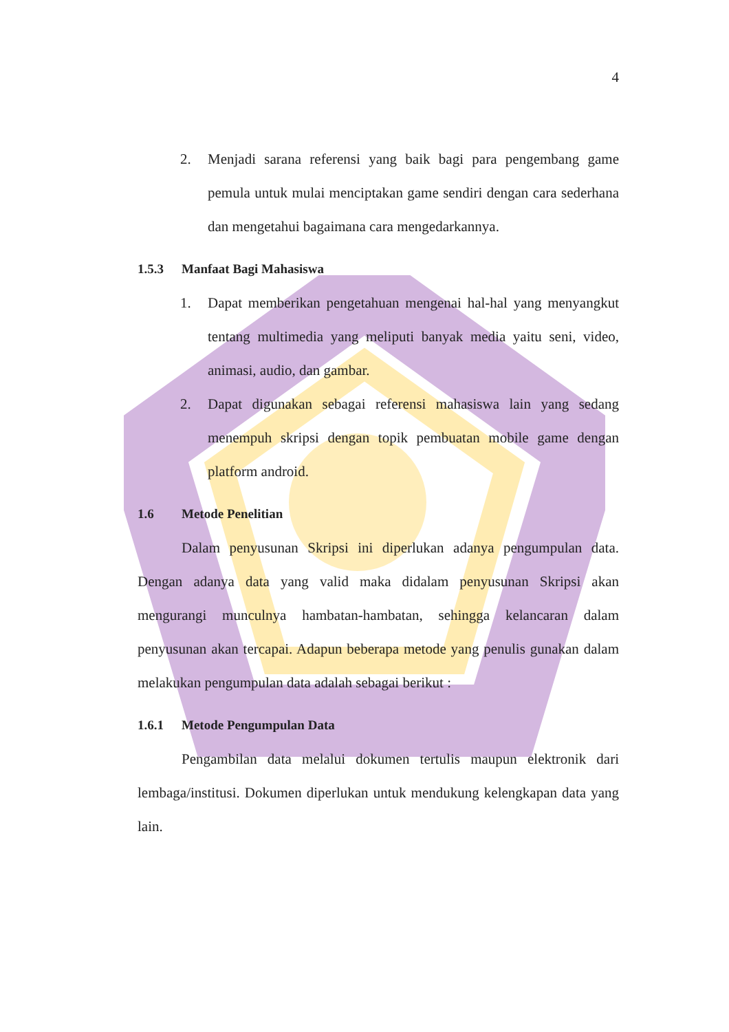4
2. Menjadi sarana referensi yang baik bagi para pengembang game pemula untuk mulai menciptakan game sendiri dengan cara sederhana dan mengetahui bagaimana cara mengedarkannya.
1.5.3 Manfaat Bagi Mahasiswa
1. Dapat memberikan pengetahuan mengenai hal-hal yang menyangkut tentang multimedia yang meliputi banyak media yaitu seni, video, animasi, audio, dan gambar.
2. Dapat digunakan sebagai referensi mahasiswa lain yang sedang menempuh skripsi dengan topik pembuatan mobile game dengan platform android.
1.6 Metode Penelitian
Dalam penyusunan Skripsi ini diperlukan adanya pengumpulan data. Dengan adanya data yang valid maka didalam penyusunan Skripsi akan mengurangi munculnya hambatan-hambatan, sehingga kelancaran dalam penyusunan akan tercapai. Adapun beberapa metode yang penulis gunakan dalam melakukan pengumpulan data adalah sebagai berikut :
1.6.1 Metode Pengumpulan Data
Pengambilan data melalui dokumen tertulis maupun elektronik dari lembaga/institusi. Dokumen diperlukan untuk mendukung kelengkapan data yang lain.